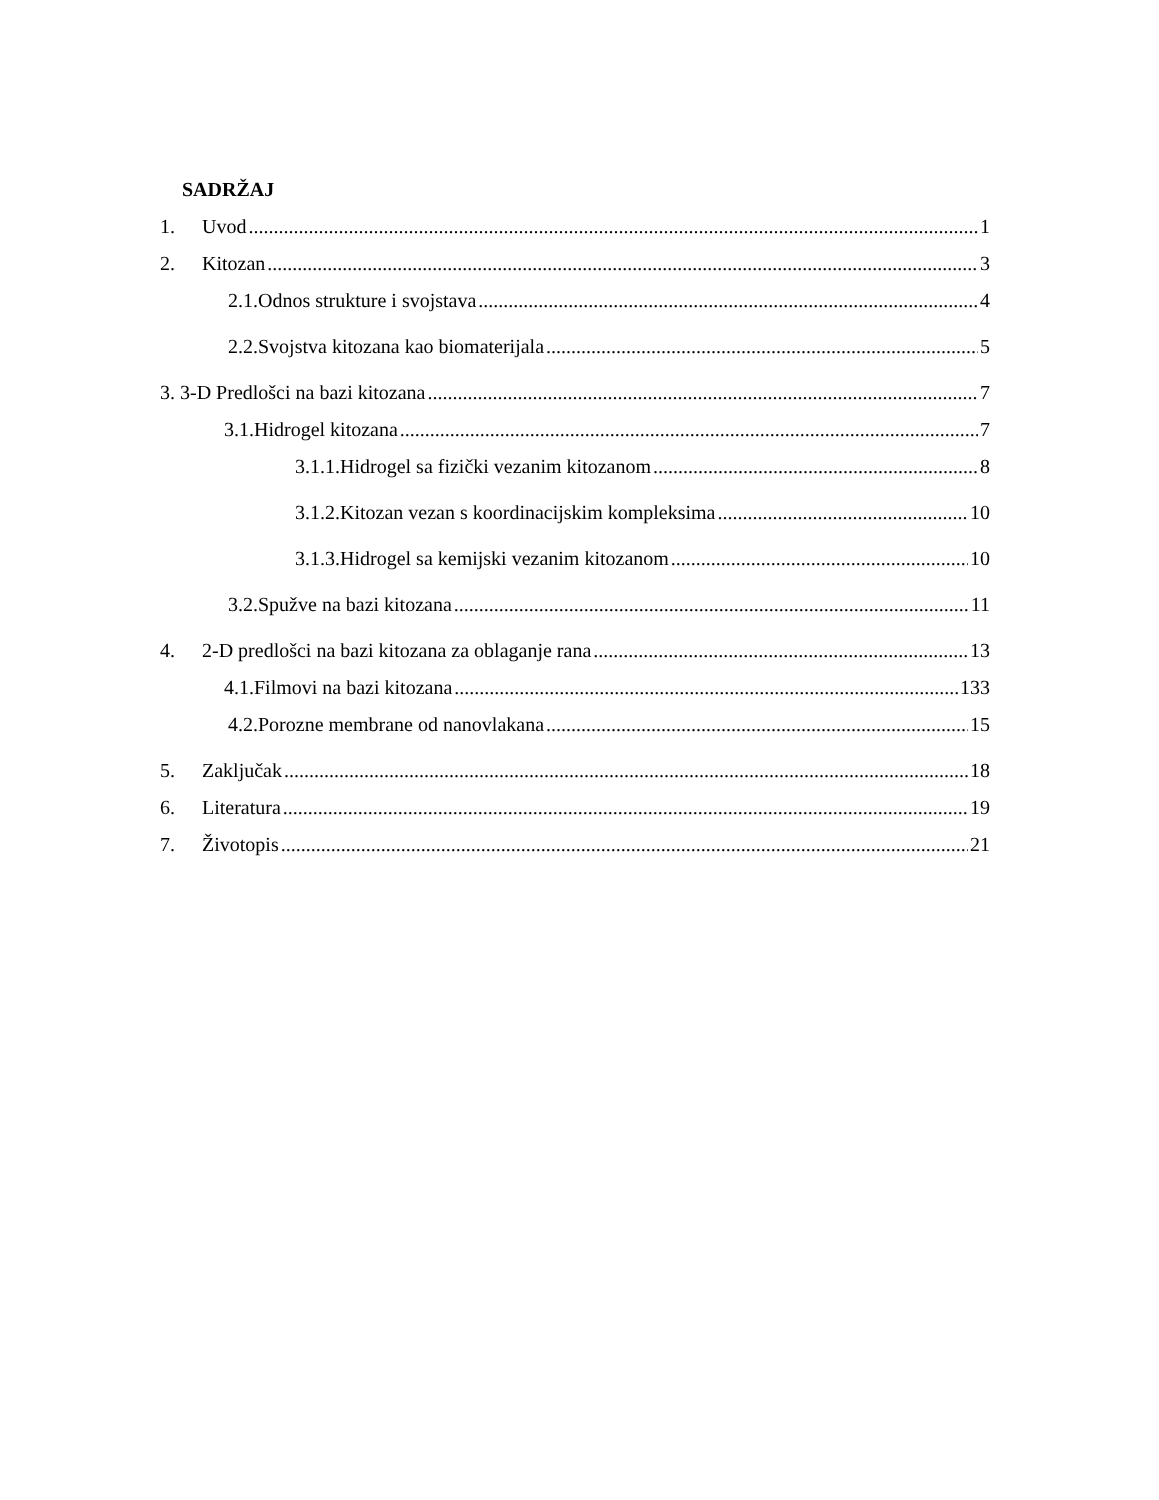SADRŽAJ
1. Uvod 1
2. Kitozan 3
2.1.Odnos strukture i svojstava 4
2.2.Svojstva kitozana kao biomaterijala 5
3. 3-D Predlošci na bazi kitozana 7
3.1.Hidrogel kitozana 7
3.1.1.Hidrogel sa fizički vezanim kitozanom 8
3.1.2.Kitozan vezan s koordinacijskim kompleksima 10
3.1.3.Hidrogel sa kemijski vezanim kitozanom 10
3.2.Spužve na bazi kitozana 11
4. 2-D predlošci na bazi kitozana za oblaganje rana 13
4.1.Filmovi na bazi kitozana 133
4.2.Porozne membrane od nanovlakana 15
5. Zaključak 18
6. Literatura 19
7. Životopis 21